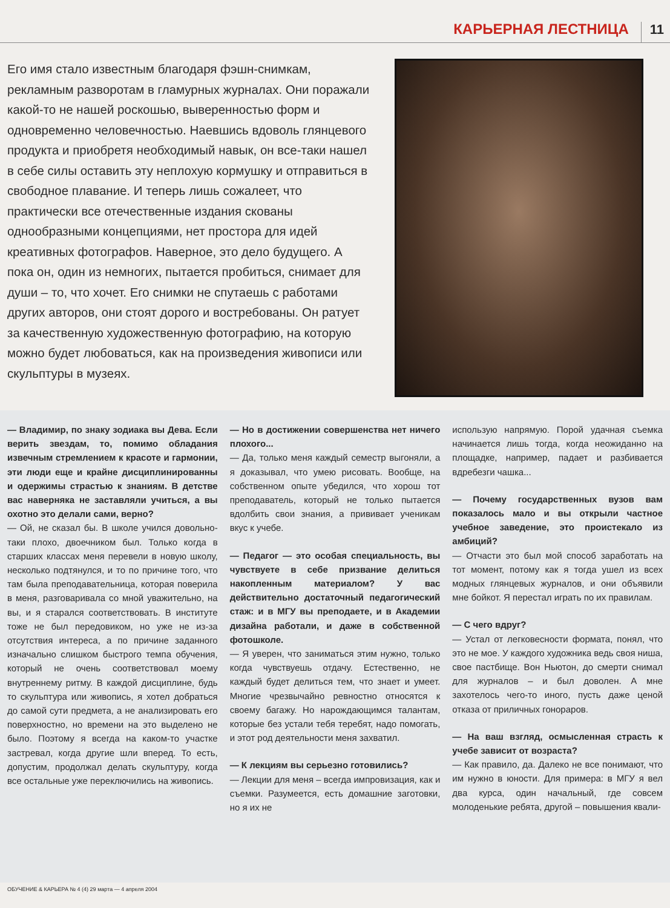КАРЬЕРНАЯ ЛЕСТНИЦА 11
Его имя стало известным благодаря фэшн-снимкам, рекламным разворотам в гламурных журналах. Они поражали какой-то не нашей роскошью, выверенностью форм и одновременно человечностью. Наевшись вдоволь глянцевого продукта и приобретя необходимый навык, он все-таки нашел в себе силы оставить эту неплохую кормушку и отправиться в свободное плавание. И теперь лишь сожалеет, что практически все отечественные издания скованы однообразными концепциями, нет простора для идей креативных фотографов. Наверное, это дело будущего. А пока он, один из немногих, пытается пробиться, снимает для души – то, что хочет. Его снимки не спутаешь с работами других авторов, они стоят дорого и востребованы. Он ратует за качественную художественную фотографию, на которую можно будет любоваться, как на произведения живописи или скульптуры в музеях.
— Владимир, по знаку зодиака вы Дева. Если верить звездам, то, помимо обладания извечным стремлением к красоте и гармонии, эти люди еще и крайне дисциплинированны и одержимы страстью к знаниям. В детстве вас наверняка не заставляли учиться, а вы охотно это делали сами, верно?
— Ой, не сказал бы. В школе учился довольно-таки плохо, двоечником был. Только когда в старших классах меня перевели в новую школу, несколько подтянулся, и то по причине того, что там была преподавательница, которая поверила в меня, разговаривала со мной уважительно, на вы, и я старался соответствовать. В институте тоже не был передовиком, но уже не из-за отсутствия интереса, а по причине заданного изначально слишком быстрого темпа обучения, который не очень соответствовал моему внутреннему ритму. В каждой дисциплине, будь то скульптура или живопись, я хотел добраться до самой сути предмета, а не анализировать его поверхностно, но времени на это выделено не было. Поэтому я всегда на каком-то участке застревал, когда другие шли вперед. То есть, допустим, продолжал делать скульптуру, когда все остальные уже переключились на живопись.
— Но в достижении совершенства нет ничего плохого...
— Да, только меня каждый семестр выгоняли, а я доказывал, что умею рисовать. Вообще, на собственном опыте убедился, что хорош тот преподаватель, который не только пытается вдолбить свои знания, а прививает ученикам вкус к учебе.
— Педагог — это особая специальность, вы чувствуете в себе призвание делиться накопленным материалом? У вас действительно достаточный педагогический стаж: и в МГУ вы преподаете, и в Академии дизайна работали, и даже в собственной фотошколе.
— Я уверен, что заниматься этим нужно, только когда чувствуешь отдачу. Естественно, не каждый будет делиться тем, что знает и умеет. Многие чрезвычайно ревностно относятся к своему багажу. Но нарождающимся талантам, которые без устали тебя теребят, надо помогать, и этот род деятельности меня захватил.
— К лекциям вы серьезно готовились?
— Лекции для меня – всегда импровизация, как и съемки. Разумеется, есть домашние заготовки, но я их не
использую напрямую. Порой удачная съемка начинается лишь тогда, когда неожиданно на площадке, например, падает и разбивается вдребезги чашка...
— Почему государственных вузов вам показалось мало и вы открыли частное учебное заведение, это проистекало из амбиций?
— Отчасти это был мой способ заработать на тот момент, потому как я тогда ушел из всех модных глянцевых журналов, и они объявили мне бойкот. Я перестал играть по их правилам.
— С чего вдруг?
— Устал от легковесности формата, понял, что это не мое. У каждого художника ведь своя ниша, свое пастбище. Вон Ньютон, до смерти снимал для журналов – и был доволен. А мне захотелось чего-то иного, пусть даже ценой отказа от приличных гонораров.
— На ваш взгляд, осмысленная страсть к учебе зависит от возраста?
— Как правило, да. Далеко не все понимают, что им нужно в юности. Для примера: в МГУ я вел два курса, один начальный, где совсем молоденькие ребята, другой – повышения квали-
ОБУЧЕНИЕ & КАРЬЕРА № 4 (4) 29 марта — 4 апреля 2004